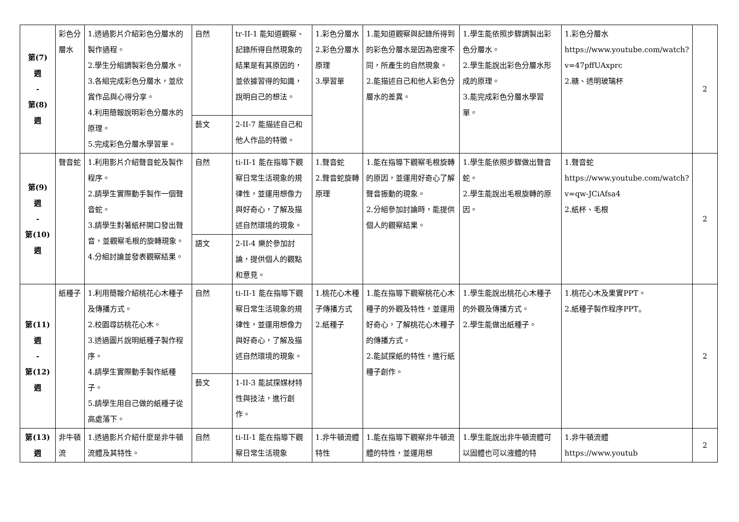| 第(7) 週 - 第(8) 週 | 彩色分層水 | 1.透過影片介紹彩色分層水的製作過程。 2.學生分組調製彩色分層水。 3.各組完成彩色分層水，並欣賞作品與心得分享。 4.利用簡報說明彩色分層水的原理。 5.完成彩色分層水學習單。 | 自然 | tr-II-1 能知道觀察、記錄所得自然現象的結果是有其原因的，並依據習得的知識，說明自己的想法。 | 1.彩色分層水 2.彩色分層水原理 3.學習單 | 1.能知道觀察與記錄所得到的彩色分層水是因為密度不同，所產生的自然現象。 2.能描述自己和他人彩色分層水的差異。 | 1.學生能依照步驟調製出彩色分層水。 2.學生能說出彩色分層水形成的原理。 3.能完成彩色分層水學習單。 | 1.彩色分層水 https://www.youtube.com/watch?v=47pffUAxprc 2.糖、透明玻璃杯 | 2 |
| | | | 藝文 | 2-II-7 能描述自己和他人作品的特徵。 | | | | | |
| 第(9) 週 - 第(10) 週 | 聲音蛇 | 1.利用影片介紹聲音蛇及製作程序。 2.請學生實際動手製作一個聲音蛇。 3.請學生對著紙杯開口發出聲音，並觀察毛根的旋轉現象。 4.分組討論並發表觀察結果。 | 自然 | ti-II-1 能在指導下觀察日常生活現象的規律性，並運用想像力與好奇心，了解及描述自然環境的現象。 | 1.聲音蛇 2.聲音蛇旋轉原理 | 1.能在指導下觀察毛根旋轉的原因，並運用好奇心了解聲音振動的現象。 2.分組參加討論時，能提供個人的觀察結果。 | 1.學生能依照步驟做出聲音蛇。 2.學生能說出毛根旋轉的原因。 | 1.聲音蛇 https://www.youtube.com/watch?v=qw-JCiAfsa4 2.紙杯、毛根 | 2 |
| | | | 語文 | 2-II-4 樂於參加討論，提供個人的觀點和意見。 | | | | | |
| 第(11) 週 - 第(12) 週 | 紙種子 | 1.利用簡報介紹桃花心木種子及傳播方式。 2.校園尋訪桃花心木。 3.透過圖片說明紙種子製作程序。 4.請學生實際動手製作紙種子。 5.請學生用自己做的紙種子從高處落下。 | 自然 | ti-II-1 能在指導下觀察日常生活現象的規律性，並運用想像力與好奇心，了解及描述自然環境的現象。 | 1.桃花心木種子傳播方式 2.紙種子 | 1.能在指導下觀察桃花心木種子的外觀及特性，並運用好奇心，了解桃花心木種子的傳播方式。 2.能試探紙的特性，進行紙種子創作。 | 1.學生能說出桃花心木種子的外觀及傳播方式。 2.學生能做出紙種子。 | 1.桃花心木及果實PPT。 2.紙種子製作程序PPT。 | 2 |
| | | | 藝文 | 1-II-3 能試探媒材特性與技法，進行創作。 | | | | | |
| 第(13) 週 | 非牛頓流 | 1.透過影片介紹什麼是非牛頓流體及其特性。 | 自然 | ti-II-1 能在指導下觀察日常生活現象 | 1.非牛頓流體特性 | 1.能在指導下觀察非牛頓流體的特性，並運用想 | 1.學生能說出非牛頓流體可以固體也可以液體的特 | 1.非牛頓流體 https://www.youtub | 2 |